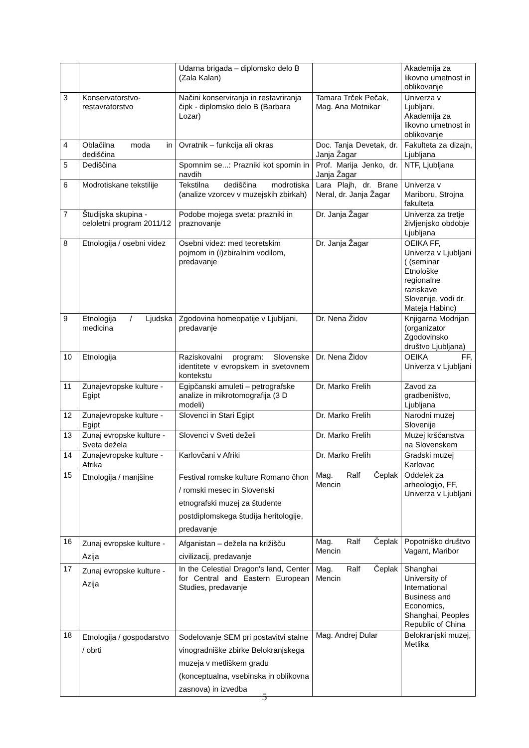| | | Udarna brigada – diplomsko delo B (Zala Kalan) | | Akademija za likovno umetnost in oblikovanje |
| 3 | Konservatorstvo-restavratorstvo | Načini konserviranja in restavriranja čipk - diplomsko delo B (Barbara Lozar) | Tamara Trček Pečak, Mag. Ana Motnikar | Univerza v Ljubljani, Akademija za likovno umetnost in oblikovanje |
| 4 | Oblačilna moda in dediščina | Ovratnik – funkcija ali okras | Doc. Tanja Devetak, dr. Janja Žagar | Fakulteta za dizajn, Ljubljana |
| 5 | Dediščina | Spomnim se...: Prazniki kot spomin in navdih | Prof. Marija Jenko, dr. Janja Žagar | NTF, Ljubljana |
| 6 | Modrotiskane tekstilije | Tekstilna dediščina modrotiska (analize vzorcev v muzejskih zbirkah) | Lara Plajh, dr. Brane Neral, dr. Janja Žagar | Univerza v Mariboru, Strojna fakulteta |
| 7 | Študijska skupina - celoletni program 2011/12 | Podobe mojega sveta: prazniki in praznovanje | Dr. Janja Žagar | Univerza za tretje življenjsko obdobje Ljubljana |
| 8 | Etnologija / osebni videz | Osebni videz: med teoretskim pojmom in (i)zbiralnim vodilom, predavanje | Dr. Janja Žagar | OEIKA FF, Univerza v Ljubljani ( (seminar Etnološke regionalne raziskave Slovenije, vodi dr. Mateja Habinc) |
| 9 | Etnologija / Ljudska medicina | Zgodovina homeopatije v Ljubljani, predavanje | Dr. Nena Židov | Knjigarna Modrijan (organizator Zgodovinsko društvo Ljubljana) |
| 10 | Etnologija | Raziskovalni program: Slovenske identitete v evropskem in svetovnem kontekstu | Dr. Nena Židov | OEIKA FF, Univerza v Ljubljani |
| 11 | Zunajevropske kulture - Egipt | Egipčanski amuleti – petrografske analize in mikrotomografija (3 D modeli) | Dr. Marko Frelih | Zavod za gradbeništvo, Ljubljana |
| 12 | Zunajevropske kulture - Egipt | Slovenci in Stari Egipt | Dr. Marko Frelih | Narodni muzej Slovenije |
| 13 | Zunaj evropske kulture - Sveta dežela | Slovenci v Sveti deželi | Dr. Marko Frelih | Muzej krščanstva na Slovenskem |
| 14 | Zunajevropske kulture - Afrika | Karlovčani v Afriki | Dr. Marko Frelih | Gradski muzej Karlovac |
| 15 | Etnologija / manjšine | Festival romske kulture Romano čhon / romski mesec in Slovenski etnografski muzej za študente postdiplomskega študija heritologije, predavanje | Mag. Ralf Čeplak Mencin | Oddelek za arheologijo, FF, Univerza v Ljubljani |
| 16 | Zunaj evropske kulture - Azija | Afganistan – dežela na križišču civilizacij, predavanje | Mag. Ralf Čeplak Mencin | Popotniško društvo Vagant, Maribor |
| 17 | Zunaj evropske kulture - Azija | In the Celestial Dragon's land, Center for Central and Eastern European Studies, predavanje | Mag. Ralf Čeplak Mencin | Shanghai University of International Business and Economics, Shanghai, Peoples Republic of China |
| 18 | Etnologija / gospodarstvo / obrti | Sodelovanje SEM pri postavitvi stalne vinogradniške zbirke Belokranjskega muzeja v metliškem gradu (konceptualna, vsebinska in oblikovna zasnova) in izvedba | Mag. Andrej Dular | Belokranjski muzej, Metlika |
5